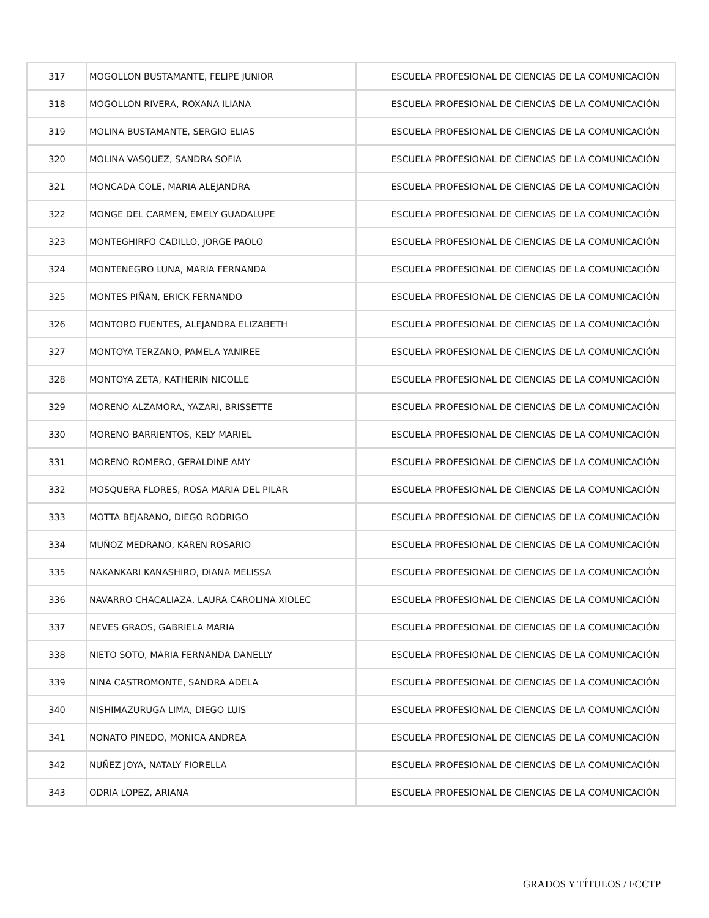| 317 | MOGOLLON BUSTAMANTE, FELIPE JUNIOR | ESCUELA PROFESIONAL DE CIENCIAS DE LA COMUNICACIÓN |
| 318 | MOGOLLON RIVERA, ROXANA ILIANA | ESCUELA PROFESIONAL DE CIENCIAS DE LA COMUNICACIÓN |
| 319 | MOLINA BUSTAMANTE, SERGIO ELIAS | ESCUELA PROFESIONAL DE CIENCIAS DE LA COMUNICACIÓN |
| 320 | MOLINA VASQUEZ, SANDRA SOFIA | ESCUELA PROFESIONAL DE CIENCIAS DE LA COMUNICACIÓN |
| 321 | MONCADA COLE, MARIA ALEJANDRA | ESCUELA PROFESIONAL DE CIENCIAS DE LA COMUNICACIÓN |
| 322 | MONGE DEL CARMEN, EMELY GUADALUPE | ESCUELA PROFESIONAL DE CIENCIAS DE LA COMUNICACIÓN |
| 323 | MONTEGHIRFO CADILLO, JORGE PAOLO | ESCUELA PROFESIONAL DE CIENCIAS DE LA COMUNICACIÓN |
| 324 | MONTENEGRO LUNA, MARIA FERNANDA | ESCUELA PROFESIONAL DE CIENCIAS DE LA COMUNICACIÓN |
| 325 | MONTES PIÑAN, ERICK FERNANDO | ESCUELA PROFESIONAL DE CIENCIAS DE LA COMUNICACIÓN |
| 326 | MONTORO FUENTES, ALEJANDRA ELIZABETH | ESCUELA PROFESIONAL DE CIENCIAS DE LA COMUNICACIÓN |
| 327 | MONTOYA TERZANO, PAMELA YANIREE | ESCUELA PROFESIONAL DE CIENCIAS DE LA COMUNICACIÓN |
| 328 | MONTOYA ZETA, KATHERIN NICOLLE | ESCUELA PROFESIONAL DE CIENCIAS DE LA COMUNICACIÓN |
| 329 | MORENO ALZAMORA, YAZARI, BRISSETTE | ESCUELA PROFESIONAL DE CIENCIAS DE LA COMUNICACIÓN |
| 330 | MORENO BARRIENTOS, KELY MARIEL | ESCUELA PROFESIONAL DE CIENCIAS DE LA COMUNICACIÓN |
| 331 | MORENO ROMERO, GERALDINE AMY | ESCUELA PROFESIONAL DE CIENCIAS DE LA COMUNICACIÓN |
| 332 | MOSQUERA FLORES, ROSA MARIA DEL PILAR | ESCUELA PROFESIONAL DE CIENCIAS DE LA COMUNICACIÓN |
| 333 | MOTTA BEJARANO, DIEGO RODRIGO | ESCUELA PROFESIONAL DE CIENCIAS DE LA COMUNICACIÓN |
| 334 | MUÑOZ MEDRANO, KAREN ROSARIO | ESCUELA PROFESIONAL DE CIENCIAS DE LA COMUNICACIÓN |
| 335 | NAKANKARI KANASHIRO, DIANA MELISSA | ESCUELA PROFESIONAL DE CIENCIAS DE LA COMUNICACIÓN |
| 336 | NAVARRO CHACALIAZA, LAURA CAROLINA XIOLEC | ESCUELA PROFESIONAL DE CIENCIAS DE LA COMUNICACIÓN |
| 337 | NEVES GRAOS, GABRIELA MARIA | ESCUELA PROFESIONAL DE CIENCIAS DE LA COMUNICACIÓN |
| 338 | NIETO SOTO, MARIA FERNANDA DANELLY | ESCUELA PROFESIONAL DE CIENCIAS DE LA COMUNICACIÓN |
| 339 | NINA CASTROMONTE, SANDRA ADELA | ESCUELA PROFESIONAL DE CIENCIAS DE LA COMUNICACIÓN |
| 340 | NISHIMAZURUGA LIMA, DIEGO LUIS | ESCUELA PROFESIONAL DE CIENCIAS DE LA COMUNICACIÓN |
| 341 | NONATO PINEDO, MONICA ANDREA | ESCUELA PROFESIONAL DE CIENCIAS DE LA COMUNICACIÓN |
| 342 | NUÑEZ JOYA, NATALY FIORELLA | ESCUELA PROFESIONAL DE CIENCIAS DE LA COMUNICACIÓN |
| 343 | ODRIA LOPEZ, ARIANA | ESCUELA PROFESIONAL DE CIENCIAS DE LA COMUNICACIÓN |
GRADOS Y TÍTULOS / FCCTP